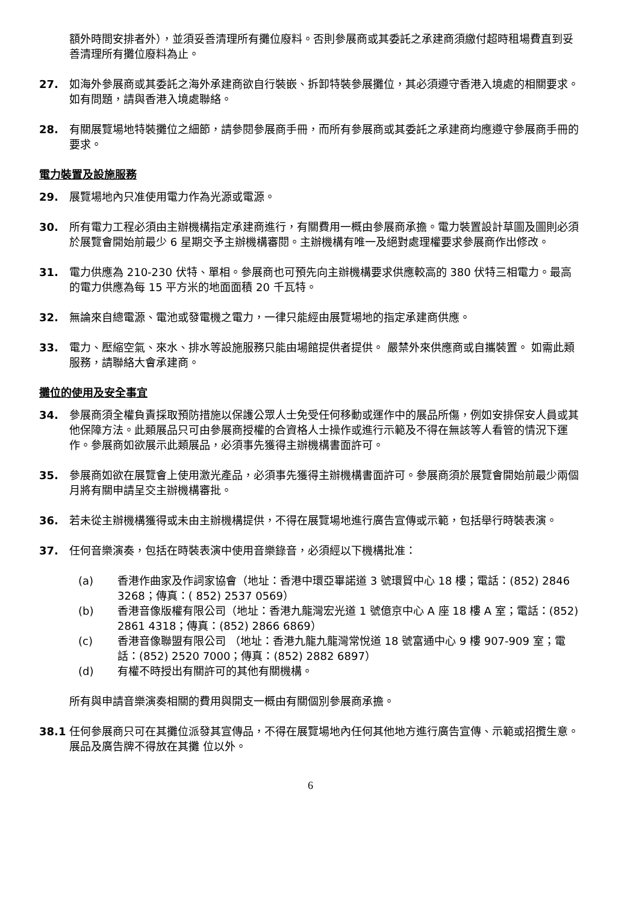額外時間安排者外），並須妥善清理所有攤位廢料。否則參展商或其委託之承建商須繳付超時租場費直到妥善清理所有攤位廢料為止。
27. 如海外參展商或其委託之海外承建商欲自行裝嵌、拆卸特裝參展攤位，其必須遵守香港入境處的相關要求。如有問題，請與香港入境處聯絡。
28. 有關展覽場地特裝攤位之細節，請參閱參展商手冊，而所有參展商或其委託之承建商均應遵守參展商手冊的要求。
電力裝置及設施服務
29. 展覽場地內只准使用電力作為光源或電源。
30. 所有電力工程必須由主辦機構指定承建商進行，有關費用一概由參展商承擔。電力裝置設計草圖及圖則必須於展覽會開始前最少 6 星期交予主辦機構審閱。主辦機構有唯一及絕對處理權要求參展商作出修改。
31. 電力供應為 210-230 伏特、單相。參展商也可預先向主辦機構要求供應較高的 380 伏特三相電力。最高的電力供應為每 15 平方米的地面面積 20 千瓦特。
32. 無論來自總電源、電池或發電機之電力，一律只能經由展覽場地的指定承建商供應。
33. 電力、壓縮空氣、來水、排水等設施服務只能由場館提供者提供。 嚴禁外來供應商或自攜裝置。 如需此類服務，請聯絡大會承建商。
攤位的使用及安全事宜
34. 參展商須全權負責採取預防措施以保護公眾人士免受任何移動或運作中的展品所傷，例如安排保安人員或其他保障方法。此類展品只可由參展商授權的合資格人士操作或進行示範及不得在無該等人看管的情況下運作。參展商如欲展示此類展品，必須事先獲得主辦機構書面許可。
35. 參展商如欲在展覽會上使用激光產品，必須事先獲得主辦機構書面許可。參展商須於展覽會開始前最少兩個月將有關申請呈交主辦機構審批。
36. 若未從主辦機構獲得或未由主辦機構提供，不得在展覽場地進行廣告宣傳或示範，包括舉行時裝表演。
37. 任何音樂演奏，包括在時裝表演中使用音樂錄音，必須經以下機構批准：
(a) 香港作曲家及作詞家協會（地址：香港中環亞畢諾道 3 號環貿中心 18 樓；電話：(852) 2846 3268；傳真：( 852) 2537 0569）
(b) 香港音像版權有限公司（地址：香港九龍灣宏光道 1 號億京中心 A 座 18 樓 A 室；電話：(852) 2861 4318；傳真：(852) 2866 6869）
(c) 香港音像聯盟有限公司 （地址：香港九龍九龍灣常悅道 18 號富通中心 9 樓 907-909 室；電話：(852) 2520 7000；傳真：(852) 2882 6897）
(d) 有權不時授出有關許可的其他有關機構。
所有與申請音樂演奏相關的費用與開支一概由有關個別參展商承擔。
38.1 任何參展商只可在其攤位派發其宣傳品，不得在展覽場地內任何其他地方進行廣告宣傳、示範或招攬生意。展品及廣告牌不得放在其攤 位以外。
6